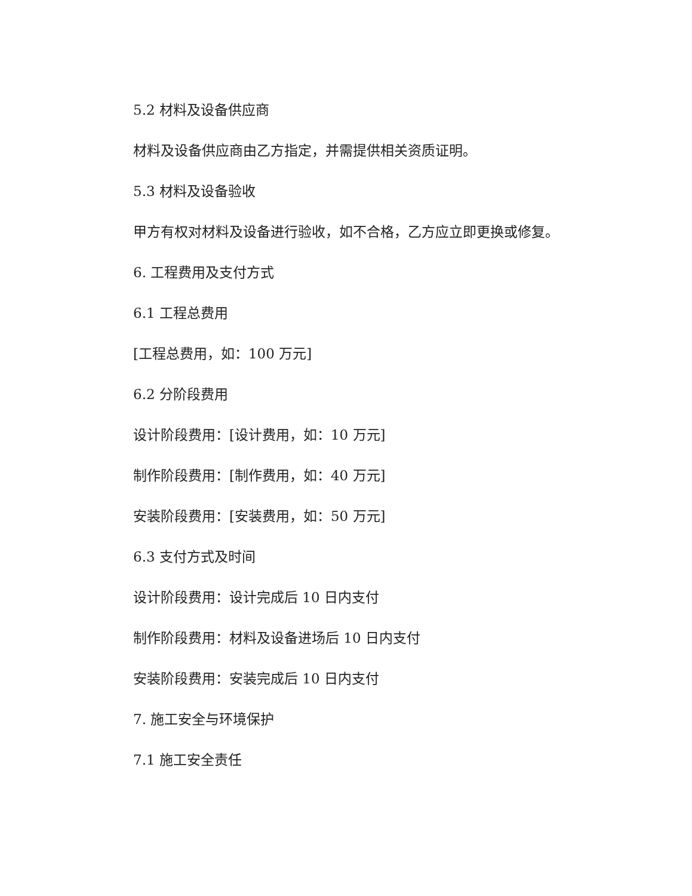5.2 材料及设备供应商
材料及设备供应商由乙方指定，并需提供相关资质证明。
5.3 材料及设备验收
甲方有权对材料及设备进行验收，如不合格，乙方应立即更换或修复。
6. 工程费用及支付方式
6.1 工程总费用
[工程总费用，如：100 万元]
6.2 分阶段费用
设计阶段费用：[设计费用，如：10 万元]
制作阶段费用：[制作费用，如：40 万元]
安装阶段费用：[安装费用，如：50 万元]
6.3 支付方式及时间
设计阶段费用：设计完成后 10 日内支付
制作阶段费用：材料及设备进场后 10 日内支付
安装阶段费用：安装完成后 10 日内支付
7. 施工安全与环境保护
7.1 施工安全责任